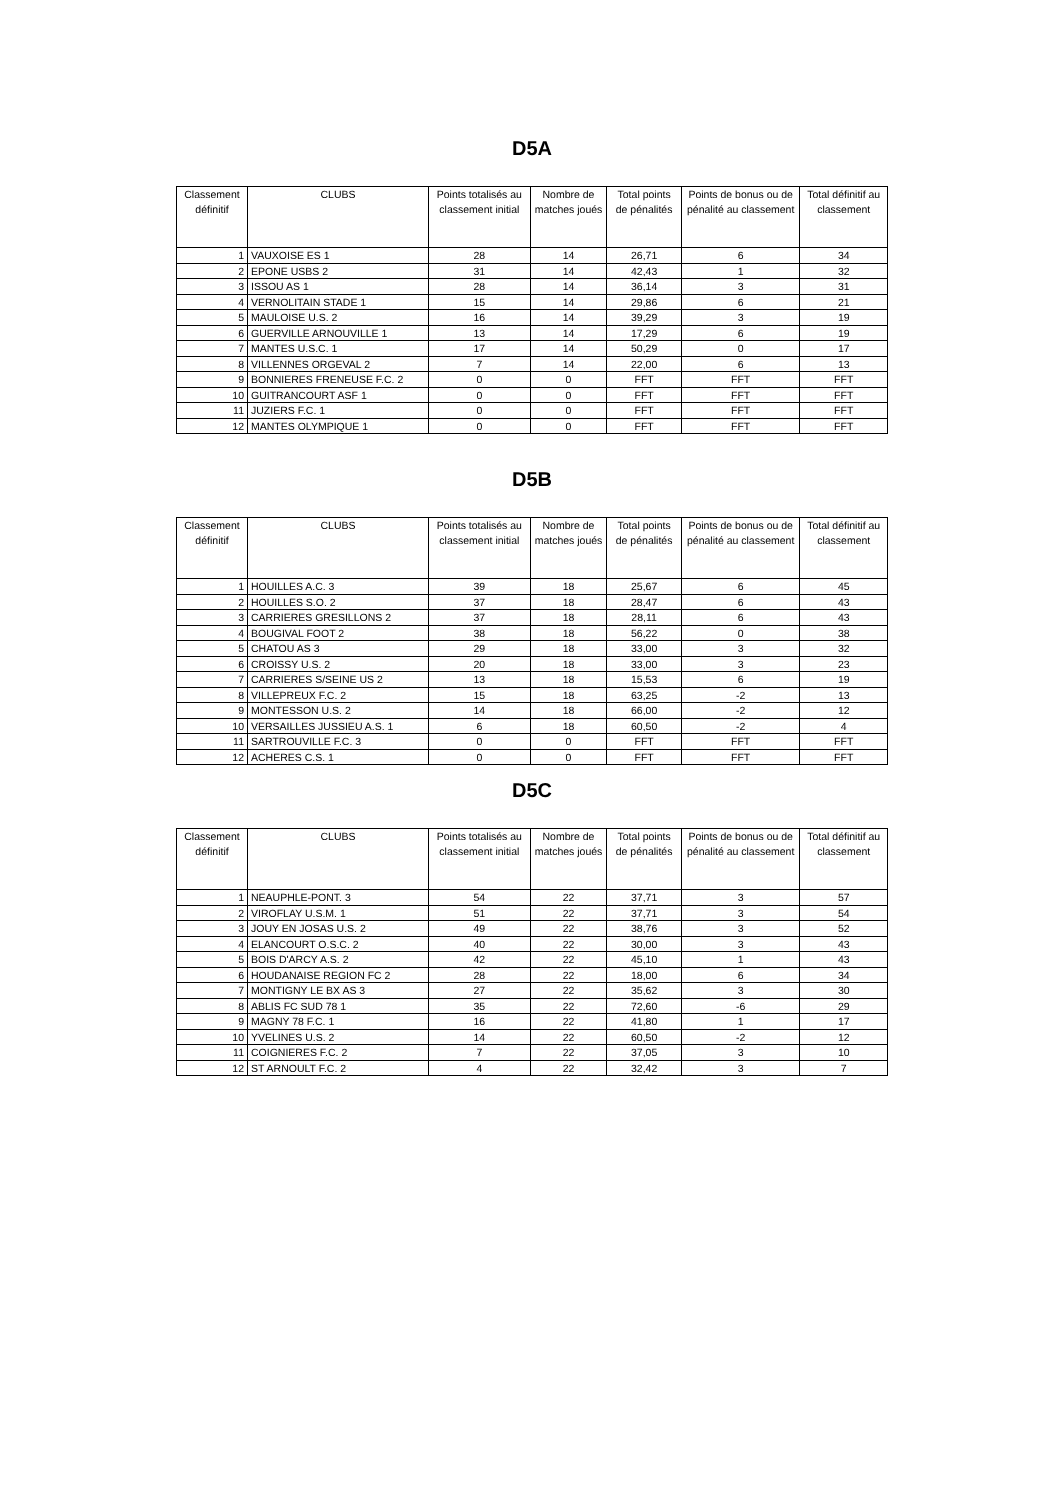D5A
| Classement définitif | CLUBS | Points totalisés au classement initial | Nombre de matches joués | Total points de pénalités | Points de bonus ou de pénalité au classement | Total définitif au classement |
| --- | --- | --- | --- | --- | --- | --- |
| 1 | VAUXOISE ES 1 | 28 | 14 | 26,71 | 6 | 34 |
| 2 | EPONE USBS 2 | 31 | 14 | 42,43 | 1 | 32 |
| 3 | ISSOU AS 1 | 28 | 14 | 36,14 | 3 | 31 |
| 4 | VERNOLITAIN STADE 1 | 15 | 14 | 29,86 | 6 | 21 |
| 5 | MAULOISE U.S. 2 | 16 | 14 | 39,29 | 3 | 19 |
| 6 | GUERVILLE ARNOUVILLE 1 | 13 | 14 | 17,29 | 6 | 19 |
| 7 | MANTES U.S.C. 1 | 17 | 14 | 50,29 | 0 | 17 |
| 8 | VILLENNES ORGEVAL 2 | 7 | 14 | 22,00 | 6 | 13 |
| 9 | BONNIERES FRENEUSE F.C. 2 | 0 | 0 | FFT | FFT | FFT |
| 10 | GUITRANCOURT ASF 1 | 0 | 0 | FFT | FFT | FFT |
| 11 | JUZIERS F.C. 1 | 0 | 0 | FFT | FFT | FFT |
| 12 | MANTES OLYMPIQUE 1 | 0 | 0 | FFT | FFT | FFT |
D5B
| Classement définitif | CLUBS | Points totalisés au classement initial | Nombre de matches joués | Total points de pénalités | Points de bonus ou de pénalité au classement | Total définitif au classement |
| --- | --- | --- | --- | --- | --- | --- |
| 1 | HOUILLES A.C. 3 | 39 | 18 | 25,67 | 6 | 45 |
| 2 | HOUILLES S.O. 2 | 37 | 18 | 28,47 | 6 | 43 |
| 3 | CARRIERES GRESILLONS 2 | 37 | 18 | 28,11 | 6 | 43 |
| 4 | BOUGIVAL FOOT 2 | 38 | 18 | 56,22 | 0 | 38 |
| 5 | CHATOU AS 3 | 29 | 18 | 33,00 | 3 | 32 |
| 6 | CROISSY U.S. 2 | 20 | 18 | 33,00 | 3 | 23 |
| 7 | CARRIERES S/SEINE US 2 | 13 | 18 | 15,53 | 6 | 19 |
| 8 | VILLEPREUX F.C. 2 | 15 | 18 | 63,25 | -2 | 13 |
| 9 | MONTESSON U.S. 2 | 14 | 18 | 66,00 | -2 | 12 |
| 10 | VERSAILLES JUSSIEU A.S. 1 | 6 | 18 | 60,50 | -2 | 4 |
| 11 | SARTROUVILLE F.C. 3 | 0 | 0 | FFT | FFT | FFT |
| 12 | ACHERES C.S. 1 | 0 | 0 | FFT | FFT | FFT |
D5C
| Classement définitif | CLUBS | Points totalisés au classement initial | Nombre de matches joués | Total points de pénalités | Points de bonus ou de pénalité au classement | Total définitif au classement |
| --- | --- | --- | --- | --- | --- | --- |
| 1 | NEAUPHLE-PONT. 3 | 54 | 22 | 37,71 | 3 | 57 |
| 2 | VIROFLAY U.S.M. 1 | 51 | 22 | 37,71 | 3 | 54 |
| 3 | JOUY EN JOSAS U.S. 2 | 49 | 22 | 38,76 | 3 | 52 |
| 4 | ELANCOURT O.S.C. 2 | 40 | 22 | 30,00 | 3 | 43 |
| 5 | BOIS D'ARCY A.S. 2 | 42 | 22 | 45,10 | 1 | 43 |
| 6 | HOUDANAISE REGION FC 2 | 28 | 22 | 18,00 | 6 | 34 |
| 7 | MONTIGNY LE BX AS 3 | 27 | 22 | 35,62 | 3 | 30 |
| 8 | ABLIS FC SUD 78 1 | 35 | 22 | 72,60 | -6 | 29 |
| 9 | MAGNY 78 F.C. 1 | 16 | 22 | 41,80 | 1 | 17 |
| 10 | YVELINES U.S. 2 | 14 | 22 | 60,50 | -2 | 12 |
| 11 | COIGNIERES F.C. 2 | 7 | 22 | 37,05 | 3 | 10 |
| 12 | ST ARNOULT F.C. 2 | 4 | 22 | 32,42 | 3 | 7 |